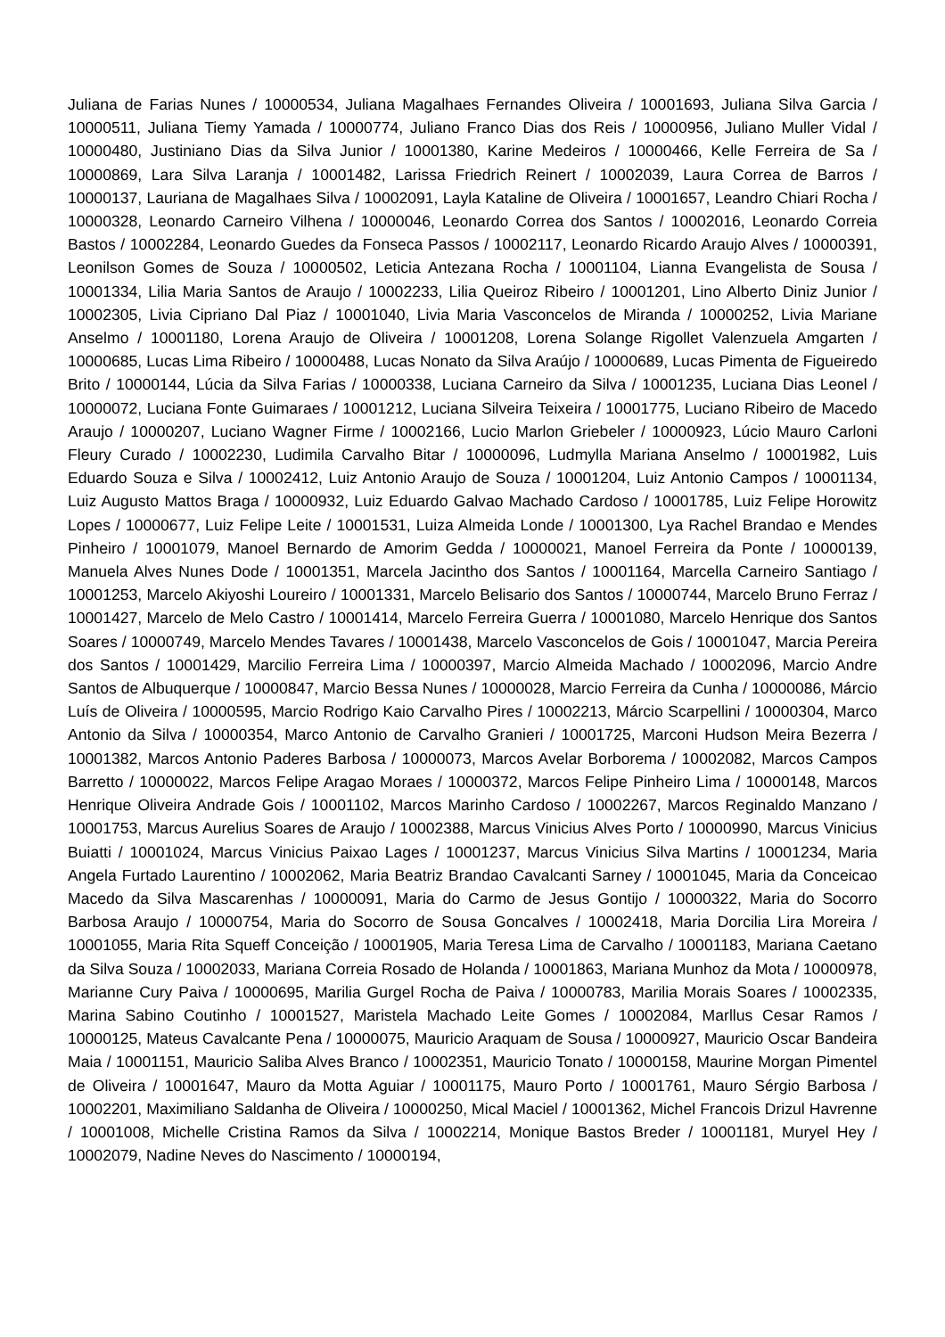Juliana de Farias Nunes / 10000534, Juliana Magalhaes Fernandes Oliveira / 10001693, Juliana Silva Garcia / 10000511, Juliana Tiemy Yamada / 10000774, Juliano Franco Dias dos Reis / 10000956, Juliano Muller Vidal / 10000480, Justiniano Dias da Silva Junior / 10001380, Karine Medeiros / 10000466, Kelle Ferreira de Sa / 10000869, Lara Silva Laranja / 10001482, Larissa Friedrich Reinert / 10002039, Laura Correa de Barros / 10000137, Lauriana de Magalhaes Silva / 10002091, Layla Kataline de Oliveira / 10001657, Leandro Chiari Rocha / 10000328, Leonardo Carneiro Vilhena / 10000046, Leonardo Correa dos Santos / 10002016, Leonardo Correia Bastos / 10002284, Leonardo Guedes da Fonseca Passos / 10002117, Leonardo Ricardo Araujo Alves / 10000391, Leonilson Gomes de Souza / 10000502, Leticia Antezana Rocha / 10001104, Lianna Evangelista de Sousa / 10001334, Lilia Maria Santos de Araujo / 10002233, Lilia Queiroz Ribeiro / 10001201, Lino Alberto Diniz Junior / 10002305, Livia Cipriano Dal Piaz / 10001040, Livia Maria Vasconcelos de Miranda / 10000252, Livia Mariane Anselmo / 10001180, Lorena Araujo de Oliveira / 10001208, Lorena Solange Rigollet Valenzuela Amgarten / 10000685, Lucas Lima Ribeiro / 10000488, Lucas Nonato da Silva Araújo / 10000689, Lucas Pimenta de Figueiredo Brito / 10000144, Lúcia da Silva Farias / 10000338, Luciana Carneiro da Silva / 10001235, Luciana Dias Leonel / 10000072, Luciana Fonte Guimaraes / 10001212, Luciana Silveira Teixeira / 10001775, Luciano Ribeiro de Macedo Araujo / 10000207, Luciano Wagner Firme / 10002166, Lucio Marlon Griebeler / 10000923, Lúcio Mauro Carloni Fleury Curado / 10002230, Ludimila Carvalho Bitar / 10000096, Ludmylla Mariana Anselmo / 10001982, Luis Eduardo Souza e Silva / 10002412, Luiz Antonio Araujo de Souza / 10001204, Luiz Antonio Campos / 10001134, Luiz Augusto Mattos Braga / 10000932, Luiz Eduardo Galvao Machado Cardoso / 10001785, Luiz Felipe Horowitz Lopes / 10000677, Luiz Felipe Leite / 10001531, Luiza Almeida Londe / 10001300, Lya Rachel Brandao e Mendes Pinheiro / 10001079, Manoel Bernardo de Amorim Gedda / 10000021, Manoel Ferreira da Ponte / 10000139, Manuela Alves Nunes Dode / 10001351, Marcela Jacintho dos Santos / 10001164, Marcella Carneiro Santiago / 10001253, Marcelo Akiyoshi Loureiro / 10001331, Marcelo Belisario dos Santos / 10000744, Marcelo Bruno Ferraz / 10001427, Marcelo de Melo Castro / 10001414, Marcelo Ferreira Guerra / 10001080, Marcelo Henrique dos Santos Soares / 10000749, Marcelo Mendes Tavares / 10001438, Marcelo Vasconcelos de Gois / 10001047, Marcia Pereira dos Santos / 10001429, Marcilio Ferreira Lima / 10000397, Marcio Almeida Machado / 10002096, Marcio Andre Santos de Albuquerque / 10000847, Marcio Bessa Nunes / 10000028, Marcio Ferreira da Cunha / 10000086, Márcio Luís de Oliveira / 10000595, Marcio Rodrigo Kaio Carvalho Pires / 10002213, Márcio Scarpellini / 10000304, Marco Antonio da Silva / 10000354, Marco Antonio de Carvalho Granieri / 10001725, Marconi Hudson Meira Bezerra / 10001382, Marcos Antonio Paderes Barbosa / 10000073, Marcos Avelar Borborema / 10002082, Marcos Campos Barretto / 10000022, Marcos Felipe Aragao Moraes / 10000372, Marcos Felipe Pinheiro Lima / 10000148, Marcos Henrique Oliveira Andrade Gois / 10001102, Marcos Marinho Cardoso / 10002267, Marcos Reginaldo Manzano / 10001753, Marcus Aurelius Soares de Araujo / 10002388, Marcus Vinicius Alves Porto / 10000990, Marcus Vinicius Buiatti / 10001024, Marcus Vinicius Paixao Lages / 10001237, Marcus Vinicius Silva Martins / 10001234, Maria Angela Furtado Laurentino / 10002062, Maria Beatriz Brandao Cavalcanti Sarney / 10001045, Maria da Conceicao Macedo da Silva Mascarenhas / 10000091, Maria do Carmo de Jesus Gontijo / 10000322, Maria do Socorro Barbosa Araujo / 10000754, Maria do Socorro de Sousa Goncalves / 10002418, Maria Dorcilia Lira Moreira / 10001055, Maria Rita Squeff Conceição / 10001905, Maria Teresa Lima de Carvalho / 10001183, Mariana Caetano da Silva Souza / 10002033, Mariana Correia Rosado de Holanda / 10001863, Mariana Munhoz da Mota / 10000978, Marianne Cury Paiva / 10000695, Marilia Gurgel Rocha de Paiva / 10000783, Marilia Morais Soares / 10002335, Marina Sabino Coutinho / 10001527, Maristela Machado Leite Gomes / 10002084, Marllus Cesar Ramos / 10000125, Mateus Cavalcante Pena / 10000075, Mauricio Araquam de Sousa / 10000927, Mauricio Oscar Bandeira Maia / 10001151, Mauricio Saliba Alves Branco / 10002351, Mauricio Tonato / 10000158, Maurine Morgan Pimentel de Oliveira / 10001647, Mauro da Motta Aguiar / 10001175, Mauro Porto / 10001761, Mauro Sérgio Barbosa / 10002201, Maximiliano Saldanha de Oliveira / 10000250, Mical Maciel / 10001362, Michel Francois Drizul Havrenne / 10001008, Michelle Cristina Ramos da Silva / 10002214, Monique Bastos Breder / 10001181, Muryel Hey / 10002079, Nadine Neves do Nascimento / 10000194,